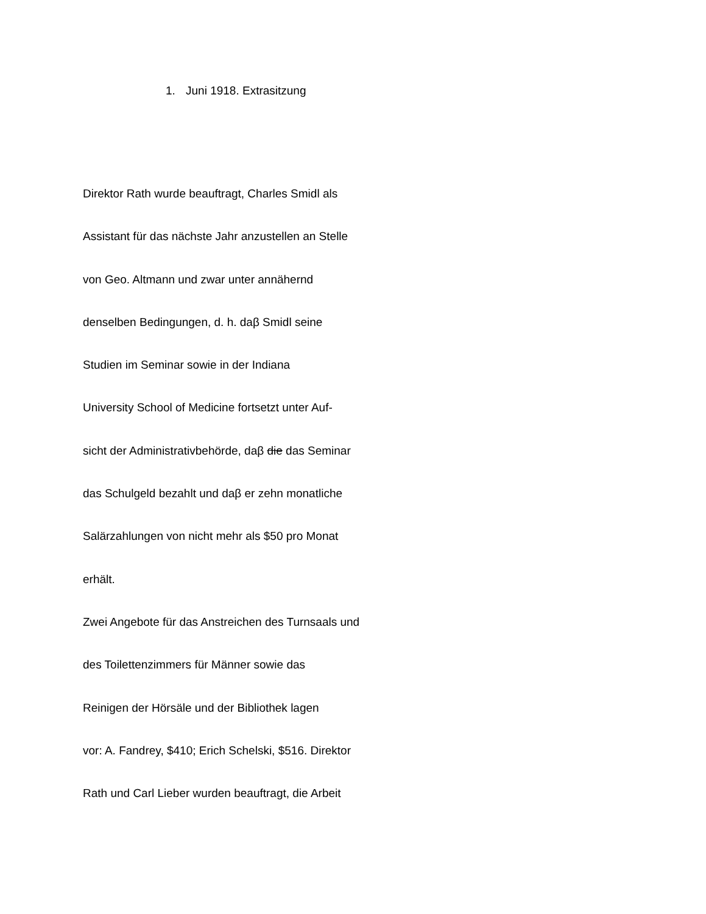1. Juni 1918. Extrasitzung
Direktor Rath wurde beauftragt, Charles Smidl als
Assistant für das nächste Jahr anzustellen an Stelle
von Geo. Altmann und zwar unter annähernd
denselben Bedingungen, d. h. daβ Smidl seine
Studien im Seminar sowie in der Indiana
University School of Medicine fortsetzt unter Auf-
sicht der Administrativbehörde, daβ die das Seminar
das Schulgeld bezahlt und daβ er zehn monatliche
Salärzahlungen von nicht mehr als $50 pro Monat
erhält.
Zwei Angebote für das Anstreichen des Turnsaals und
des Toilettenzimmers für Männer sowie das
Reinigen der Hörsäle und der Bibliothek lagen
vor: A. Fandrey, $410; Erich Schelski, $516. Direktor
Rath und Carl Lieber wurden beauftragt, die Arbeit